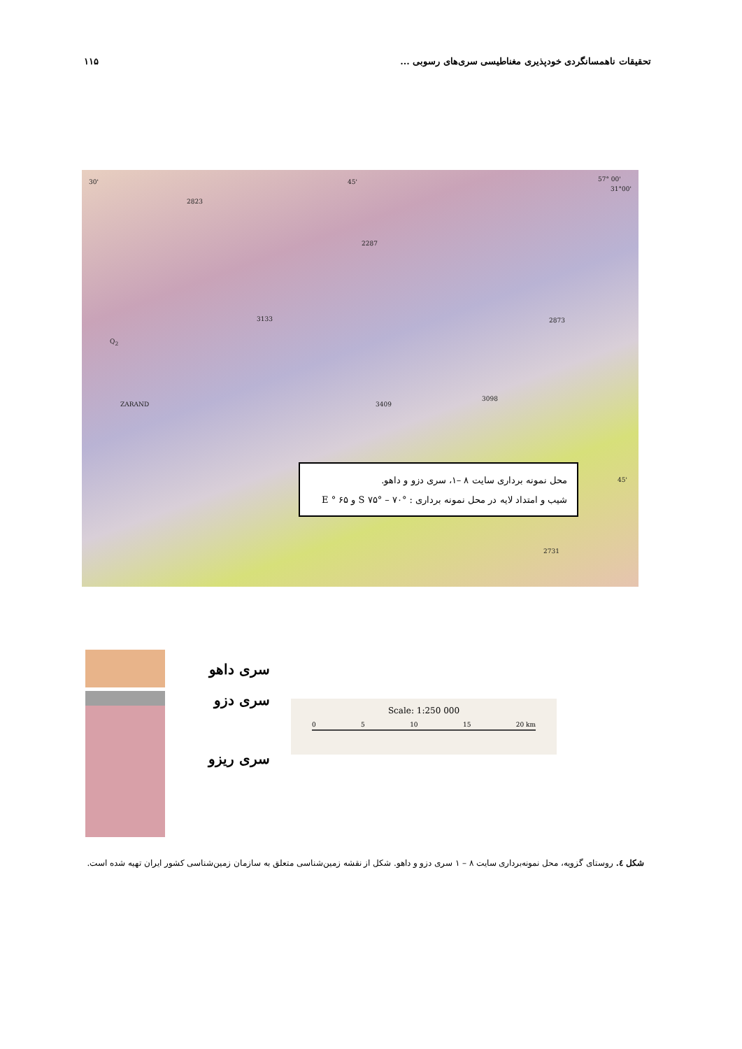تحقیقات ناهمسانگردی خودپذیری مغناطیسی سری‌های رسوبی ... ۱۱۵
30' 45' 57° 00'
31°00'
2823
Q<sub>2</sub>
ZARAND
2287
3133
3409
3098
2873
2731
45'
محل نمونه برداری سایت ۸ –۱، سری دزو و داهو.
شیب و امتداد لایه در محل نمونه برداری : S ۷۵° – ۷۰° و E ° ۶۵
سری داهو
سری دزو
سری ریزو
Scale: 1:250 000
0 5 10 15 20 km
شکل ٤. روستای گزویه، محل نمونه‌برداری سایت ۸ – ۱ سری دزو و داهو. شکل از نقشه زمین‌شناسی متعلق به سازمان زمین‌شناسی کشور ایران تهیه شده است.